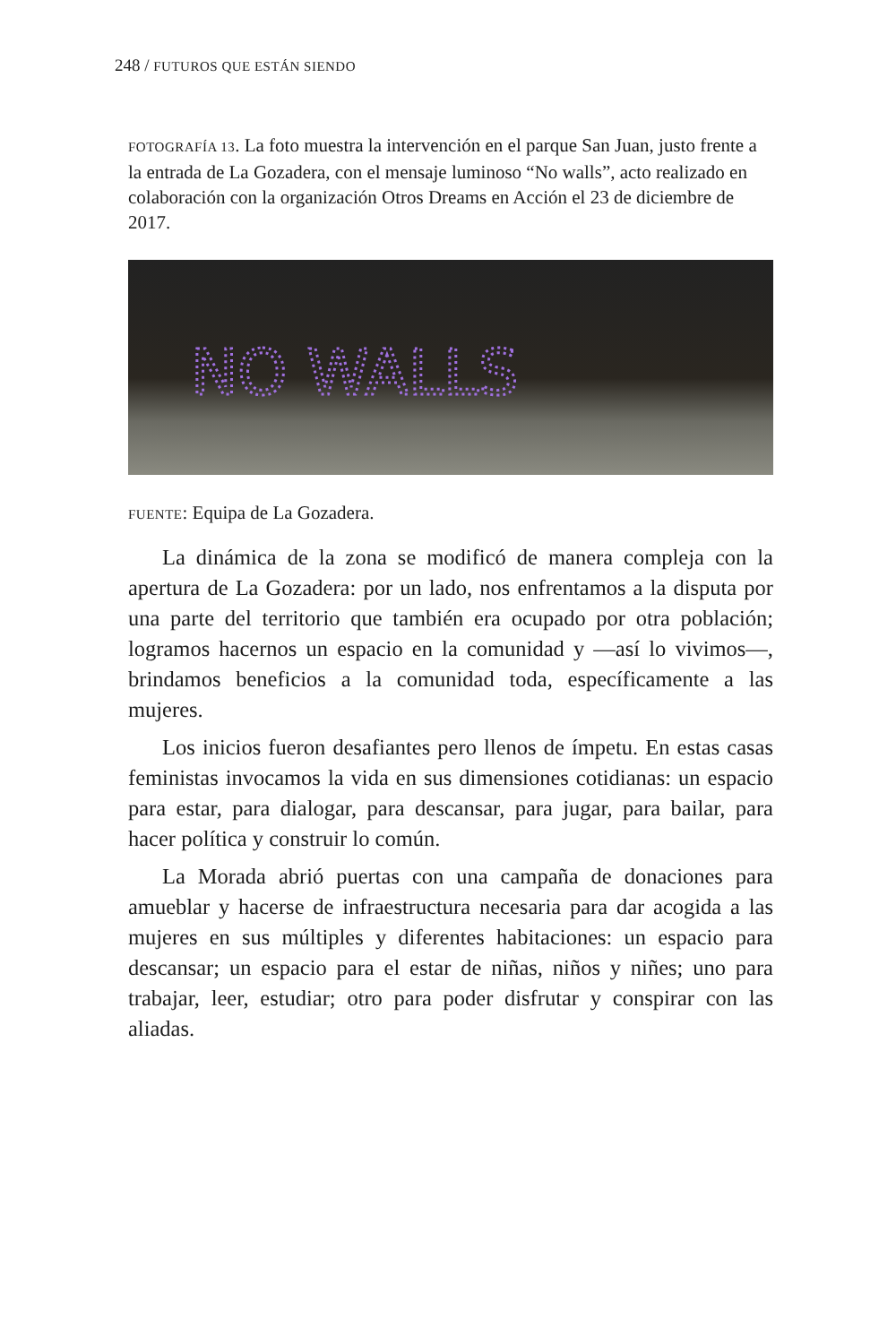248 / FUTUROS QUE ESTÁN SIENDO
FOTOGRAFÍA 13. La foto muestra la intervención en el parque San Juan, justo frente a la entrada de La Gozadera, con el mensaje luminoso “No walls”, acto realizado en colaboración con la organización Otros Dreams en Acción el 23 de diciembre de 2017.
NO WALLS
FUENTE: Equipa de La Gozadera.
La dinámica de la zona se modificó de manera compleja con la apertura de La Gozadera: por un lado, nos enfrentamos a la disputa por una parte del territorio que también era ocupado por otra población; logramos hacernos un espacio en la comunidad y —así lo vivimos—, brindamos beneficios a la comunidad toda, específicamente a las mujeres.
Los inicios fueron desafiantes pero llenos de ímpetu. En estas casas feministas invocamos la vida en sus dimensiones cotidianas: un espacio para estar, para dialogar, para descansar, para jugar, para bailar, para hacer política y construir lo común.
La Morada abrió puertas con una campaña de donaciones para amueblar y hacerse de infraestructura necesaria para dar acogida a las mujeres en sus múltiples y diferentes habitaciones: un espacio para descansar; un espacio para el estar de niñas, niños y niñes; uno para trabajar, leer, estudiar; otro para poder disfrutar y conspirar con las aliadas.